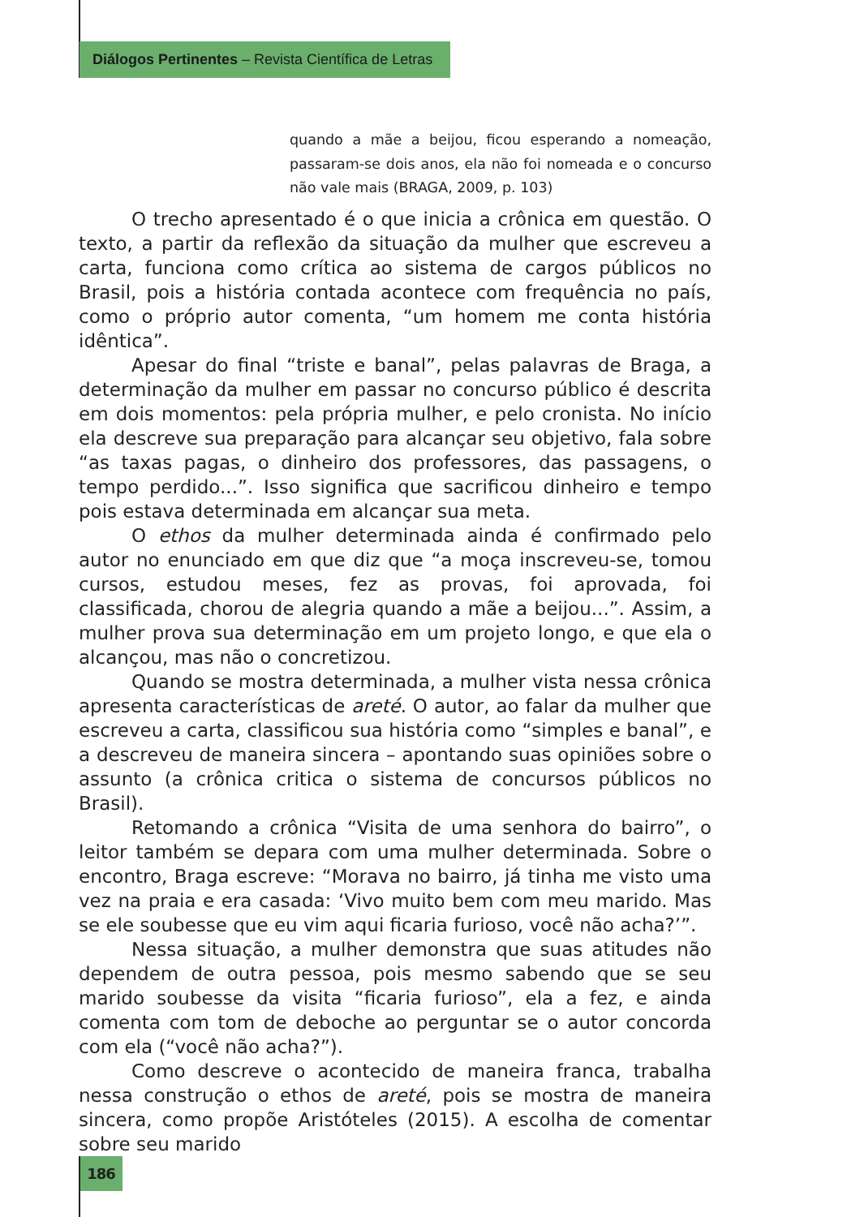Diálogos Pertinentes – Revista Científica de Letras
quando a mãe a beijou, ficou esperando a nomeação, passaram-se dois anos, ela não foi nomeada e o concurso não vale mais (BRAGA, 2009, p. 103)
O trecho apresentado é o que inicia a crônica em questão. O texto, a partir da reflexão da situação da mulher que escreveu a carta, funciona como crítica ao sistema de cargos públicos no Brasil, pois a história contada acontece com frequência no país, como o próprio autor comenta, “um homem me conta história idêntica”.
Apesar do final “triste e banal”, pelas palavras de Braga, a determinação da mulher em passar no concurso público é descrita em dois momentos: pela própria mulher, e pelo cronista. No início ela descreve sua preparação para alcançar seu objetivo, fala sobre “as taxas pagas, o dinheiro dos professores, das passagens, o tempo perdido...”. Isso significa que sacrificou dinheiro e tempo pois estava determinada em alcançar sua meta.
O ethos da mulher determinada ainda é confirmado pelo autor no enunciado em que diz que “a moça inscreveu-se, tomou cursos, estudou meses, fez as provas, foi aprovada, foi classificada, chorou de alegria quando a mãe a beijou...”. Assim, a mulher prova sua determinação em um projeto longo, e que ela o alcançou, mas não o concretizou.
Quando se mostra determinada, a mulher vista nessa crônica apresenta características de areté. O autor, ao falar da mulher que escreveu a carta, classificou sua história como “simples e banal”, e a descreveu de maneira sincera – apontando suas opiniões sobre o assunto (a crônica critica o sistema de concursos públicos no Brasil).
Retomando a crônica “Visita de uma senhora do bairro”, o leitor também se depara com uma mulher determinada. Sobre o encontro, Braga escreve: “Morava no bairro, já tinha me visto uma vez na praia e era casada: ‘Vivo muito bem com meu marido. Mas se ele soubesse que eu vim aqui ficaria furioso, você não acha?’”.
Nessa situação, a mulher demonstra que suas atitudes não dependem de outra pessoa, pois mesmo sabendo que se seu marido soubesse da visita “ficaria furioso”, ela a fez, e ainda comenta com tom de deboche ao perguntar se o autor concorda com ela (“você não acha?”).
Como descreve o acontecido de maneira franca, trabalha nessa construção o ethos de areté, pois se mostra de maneira sincera, como propõe Aristóteles (2015). A escolha de comentar sobre seu marido
186